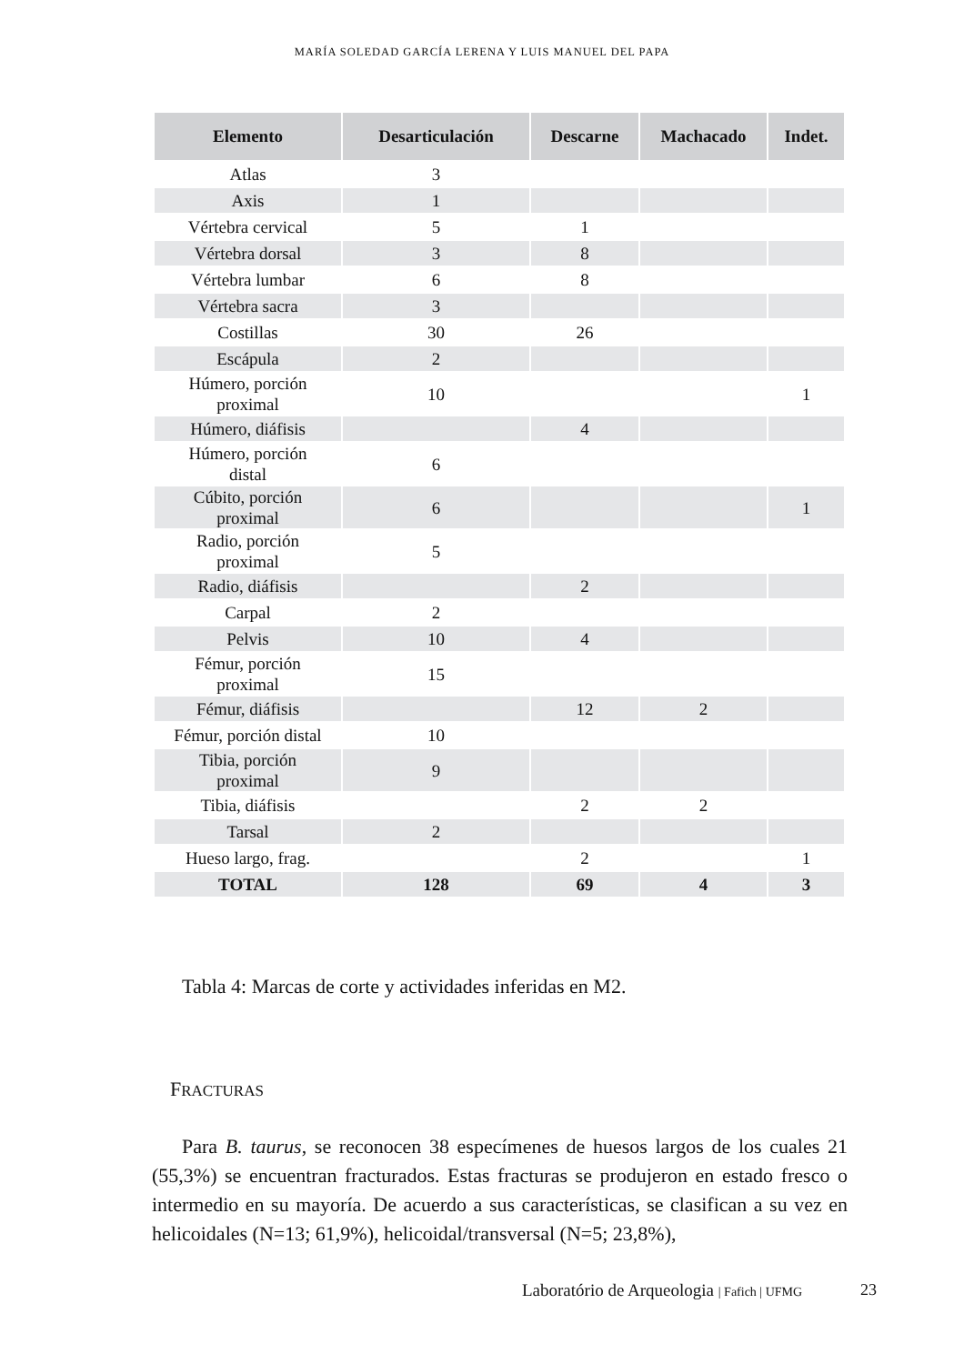MARÍA SOLEDAD GARCÍA LERENA Y LUIS MANUEL DEL PAPA
| Elemento | Desarticulación | Descarne | Machacado | Indet. |
| --- | --- | --- | --- | --- |
| Atlas | 3 | | | |
| Axis | 1 | | | |
| Vértebra cervical | 5 | 1 | | |
| Vértebra dorsal | 3 | 8 | | |
| Vértebra lumbar | 6 | 8 | | |
| Vértebra sacra | 3 | | | |
| Costillas | 30 | 26 | | |
| Escápula | 2 | | | |
| Húmero, porción proximal | 10 | | | 1 |
| Húmero, diáfisis | | 4 | | |
| Húmero, porción distal | 6 | | | |
| Cúbito, porción proximal | 6 | | | 1 |
| Radio, porción proximal | 5 | | | |
| Radio, diáfisis | | 2 | | |
| Carpal | 2 | | | |
| Pelvis | 10 | 4 | | |
| Fémur, porción proximal | 15 | | | |
| Fémur, diáfisis | | 12 | 2 | |
| Fémur, porción distal | 10 | | | |
| Tibia, porción proximal | 9 | | | |
| Tibia, diáfisis | | 2 | 2 | |
| Tarsal | 2 | | | |
| Hueso largo, frag. | | 2 | | 1 |
| TOTAL | 128 | 69 | 4 | 3 |
Tabla 4: Marcas de corte y actividades inferidas en M2.
FRACTURAS
Para B. taurus, se reconocen 38 especímenes de huesos largos de los cuales 21 (55,3%) se encuentran fracturados. Estas fracturas se produjeron en estado fresco o intermedio en su mayoría. De acuerdo a sus características, se clasifican a su vez en helicoidales (N=13; 61,9%), helicoidal/transversal (N=5; 23,8%),
Laboratório de Arqueologia | Fafich | UFMG
23